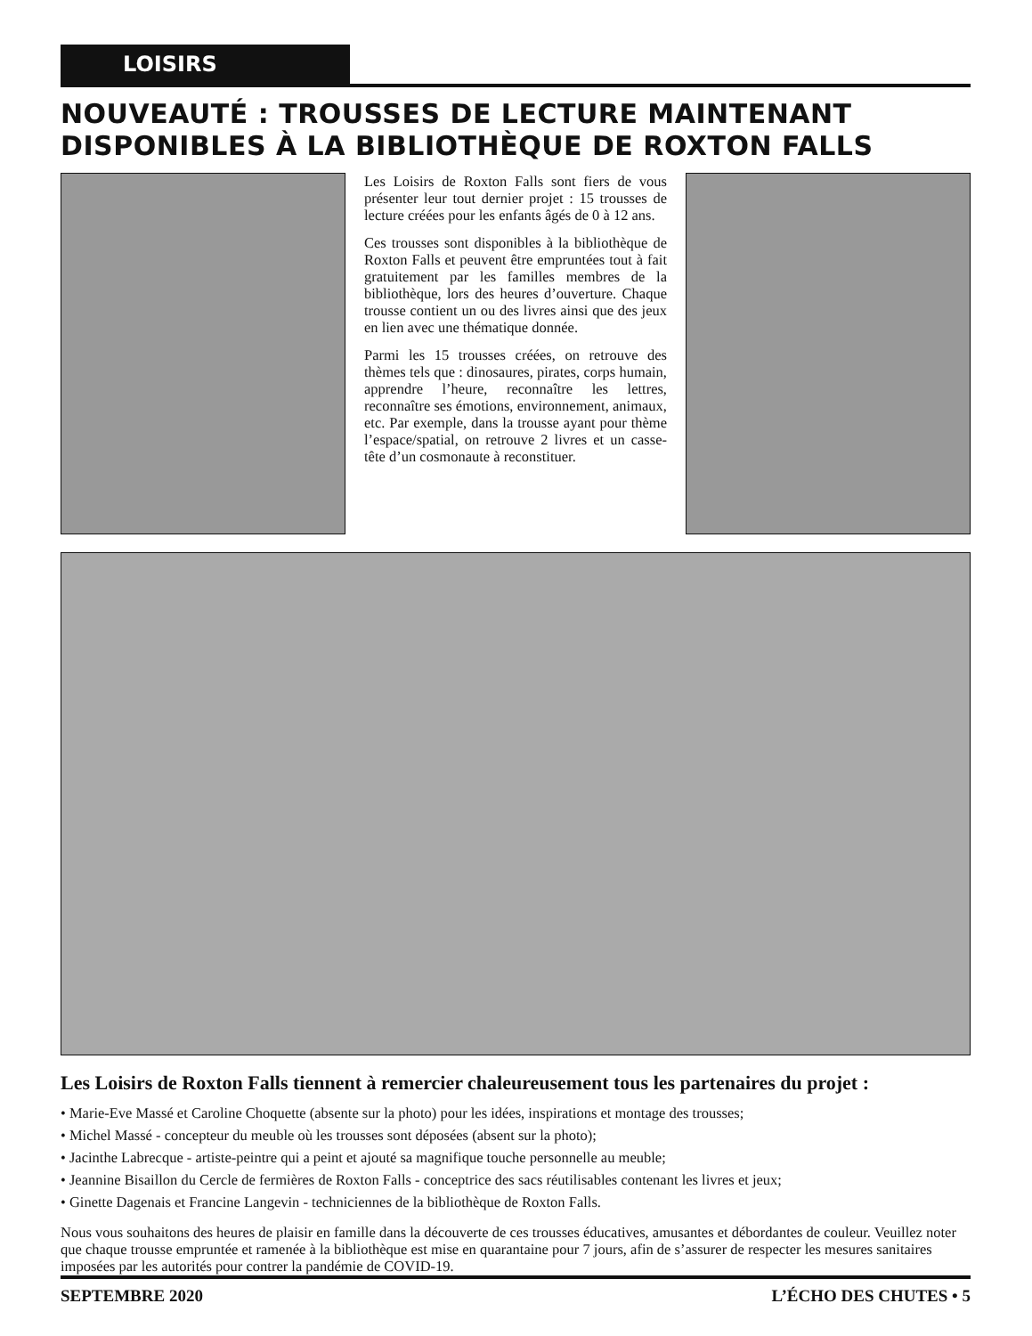LOISIRS
NOUVEAUTÉ : TROUSSES DE LECTURE MAINTENANT DISPONIBLES À LA BIBLIOTHÈQUE DE ROXTON FALLS
Les Loisirs de Roxton Falls sont fiers de vous présenter leur tout dernier projet : 15 trousses de lecture créées pour les enfants âgés de 0 à 12 ans.
Ces trousses sont disponibles à la bibliothèque de Roxton Falls et peuvent être empruntées tout à fait gratuitement par les familles membres de la bibliothèque, lors des heures d’ouverture. Chaque trousse contient un ou des livres ainsi que des jeux en lien avec une thématique donnée.
Parmi les 15 trousses créées, on retrouve des thèmes tels que : dinosaures, pirates, corps humain, apprendre l’heure, reconnaître les lettres, reconnaître ses émotions, environnement, animaux, etc. Par exemple, dans la trousse ayant pour thème l’espace/spatial, on retrouve 2 livres et un casse-tête d’un cosmonaute à reconstituer.
Les Loisirs de Roxton Falls tiennent à remercier chaleureusement tous les partenaires du projet :
• Marie-Eve Massé et Caroline Choquette (absente sur la photo) pour les idées, inspirations et montage des trousses;
• Michel Massé - concepteur du meuble où les trousses sont déposées (absent sur la photo);
• Jacinthe Labrecque - artiste-peintre qui a peint et ajouté sa magnifique touche personnelle au meuble;
• Jeannine Bisaillon du Cercle de fermières de Roxton Falls - conceptrice des sacs réutilisables contenant les livres et jeux;
• Ginette Dagenais et Francine Langevin - techniciennes de la bibliothèque de Roxton Falls.
Nous vous souhaitons des heures de plaisir en famille dans la découverte de ces trousses éducatives, amusantes et débordantes de couleur. Veuillez noter que chaque trousse empruntée et ramenée à la bibliothèque est mise en quarantaine pour 7 jours, afin de s’assurer de respecter les mesures sanitaires imposées par les autorités pour contrer la pandémie de COVID-19.
SEPTEMBRE 2020 L’ÉCHO DES CHUTES • 5